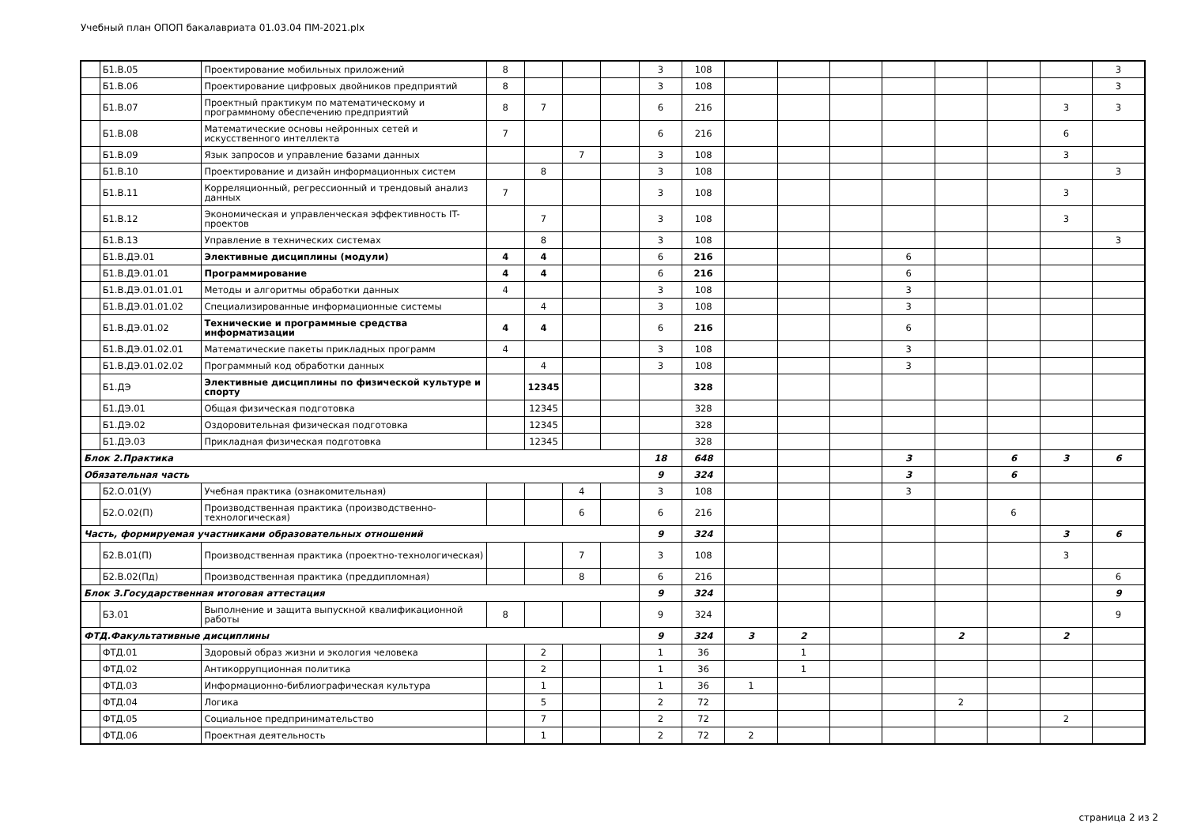Учебный план ОПОП бакалавриата 01.03.04 ПМ-2021.plx
| | Б1.В.05 | Проектирование мобильных приложений | 8 | | | | 3 | 108 | | | | | | | | 3 |
| | Б1.В.06 | Проектирование цифровых двойников предприятий | 8 | | | | 3 | 108 | | | | | | | | 3 |
| | Б1.В.07 | Проектный практикум по математическому и программному обеспечению предприятий | 8 | 7 | | | 6 | 216 | | | | | | | 3 | 3 |
| | Б1.В.08 | Математические основы нейронных сетей и искусственного интеллекта | 7 | | | | 6 | 216 | | | | | | | 6 | |
| | Б1.В.09 | Язык запросов и управление базами данных | | | 7 | | 3 | 108 | | | | | | | 3 | |
| | Б1.В.10 | Проектирование и дизайн информационных систем | | 8 | | | 3 | 108 | | | | | | | | 3 |
| | Б1.В.11 | Корреляционный, регрессионный и трендовый анализ данных | 7 | | | | 3 | 108 | | | | | | | 3 | |
| | Б1.В.12 | Экономическая и управленческая эффективность IT-проектов | | 7 | | | 3 | 108 | | | | | | | 3 | |
| | Б1.В.13 | Управление в технических системах | | 8 | | | 3 | 108 | | | | | | | | 3 |
| | Б1.В.ДЭ.01 | Элективные дисциплины (модули) | 4 | 4 | | | 6 | 216 | | | | 6 | | | | |
| | Б1.В.ДЭ.01.01 | Программирование | 4 | 4 | | | 6 | 216 | | | | 6 | | | | |
| | Б1.В.ДЭ.01.01.01 | Методы и алгоритмы обработки данных | 4 | | | | 3 | 108 | | | | 3 | | | | |
| | Б1.В.ДЭ.01.01.02 | Специализированные информационные системы | | 4 | | | 3 | 108 | | | | 3 | | | | |
| | Б1.В.ДЭ.01.02 | Технические и программные средства информатизации | 4 | 4 | | | 6 | 216 | | | | 6 | | | | |
| | Б1.В.ДЭ.01.02.01 | Математические пакеты прикладных программ | 4 | | | | 3 | 108 | | | | 3 | | | | |
| | Б1.В.ДЭ.01.02.02 | Программный код обработки данных | | 4 | | | 3 | 108 | | | | 3 | | | | |
| | Б1.ДЭ | Элективные дисциплины по физической культуре и спорту | | 12345 | | | | 328 | | | | | | | | |
| | Б1.ДЭ.01 | Общая физическая подготовка | | 12345 | | | | 328 | | | | | | | | |
| | Б1.ДЭ.02 | Оздоровительная физическая подготовка | | 12345 | | | | 328 | | | | | | | | |
| | Б1.ДЭ.03 | Прикладная физическая подготовка | | 12345 | | | | 328 | | | | | | | | |
| Блок 2.Практика | | | | | | | 18 | 648 | | | | 3 | | 6 | 3 | 6 |
| Обязательная часть | | | | | | | 9 | 324 | | | | 3 | | 6 | | |
| | Б2.О.01(У) | Учебная практика (ознакомительная) | | | 4 | | 3 | 108 | | | | 3 | | | | |
| | Б2.О.02(П) | Производственная практика (производственно-технологическая) | | | 6 | | 6 | 216 | | | | | | 6 | | |
| Часть, формируемая участниками образовательных отношений | | | | | | | 9 | 324 | | | | | | | 3 | 6 |
| | Б2.В.01(П) | Производственная практика (проектно-технологическая) | | | 7 | | 3 | 108 | | | | | | | 3 | |
| | Б2.В.02(Пд) | Производственная практика (преддипломная) | | | 8 | | 6 | 216 | | | | | | | | 6 |
| Блок 3.Государственная итоговая аттестация | | | | | | | 9 | 324 | | | | | | | | 9 |
| | Б3.01 | Выполнение и защита выпускной квалификационной работы | 8 | | | | 9 | 324 | | | | | | | | 9 |
| ФТД.Факультативные дисциплины | | | | | | | 9 | 324 | 3 | 2 | | | 2 | | 2 | |
| | ФТД.01 | Здоровый образ жизни и экология человека | | 2 | | | 1 | 36 | | 1 | | | | | | |
| | ФТД.02 | Антикоррупционная политика | | 2 | | | 1 | 36 | | 1 | | | | | | |
| | ФТД.03 | Информационно-библиографическая культура | | 1 | | | 1 | 36 | 1 | | | | | | | |
| | ФТД.04 | Логика | | 5 | | | 2 | 72 | | | | | 2 | | | |
| | ФТД.05 | Социальное предпринимательство | | 7 | | | 2 | 72 | | | | | | | 2 | |
| | ФТД.06 | Проектная деятельность | | 1 | | | 2 | 72 | 2 | | | | | | | |
страница 2 из 2